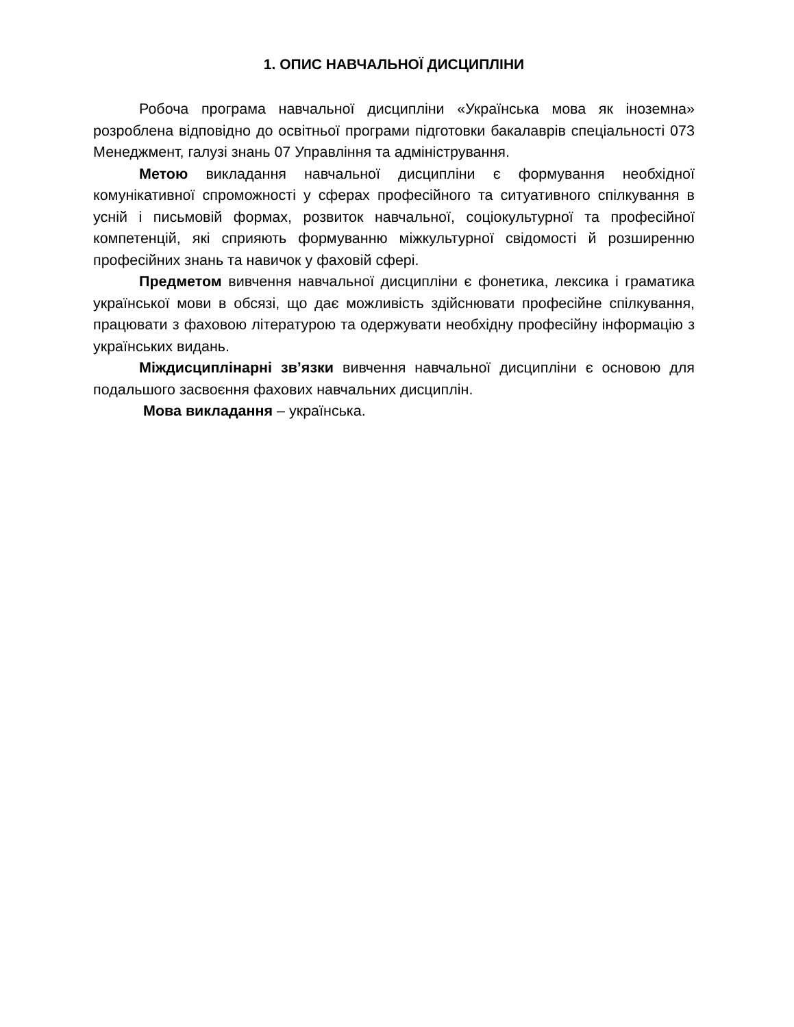1. ОПИС НАВЧАЛЬНОЇ ДИСЦИПЛІНИ
Робоча програма навчальної дисципліни «Українська мова як іноземна» розроблена відповідно до освітньої програми підготовки бакалаврів спеціальності 073 Менеджмент, галузі знань 07 Управління та адміністрування.
Метою викладання навчальної дисципліни є формування необхідної комунікативної спроможності у сферах професійного та ситуативного спілкування в усній і письмовій формах, розвиток навчальної, соціокультурної та професійної компетенцій, які сприяють формуванню міжкультурної свідомості й розширенню професійних знань та навичок у фаховій сфері.
Предметом вивчення навчальної дисципліни є фонетика, лексика і граматика української мови в обсязі, що дає можливість здійснювати професійне спілкування, працювати з фаховою літературою та одержувати необхідну професійну інформацію з українських видань.
Міждисциплінарні зв’язки вивчення навчальної дисципліни є основою для подальшого засвоєння фахових навчальних дисциплін.
Мова викладання – українська.